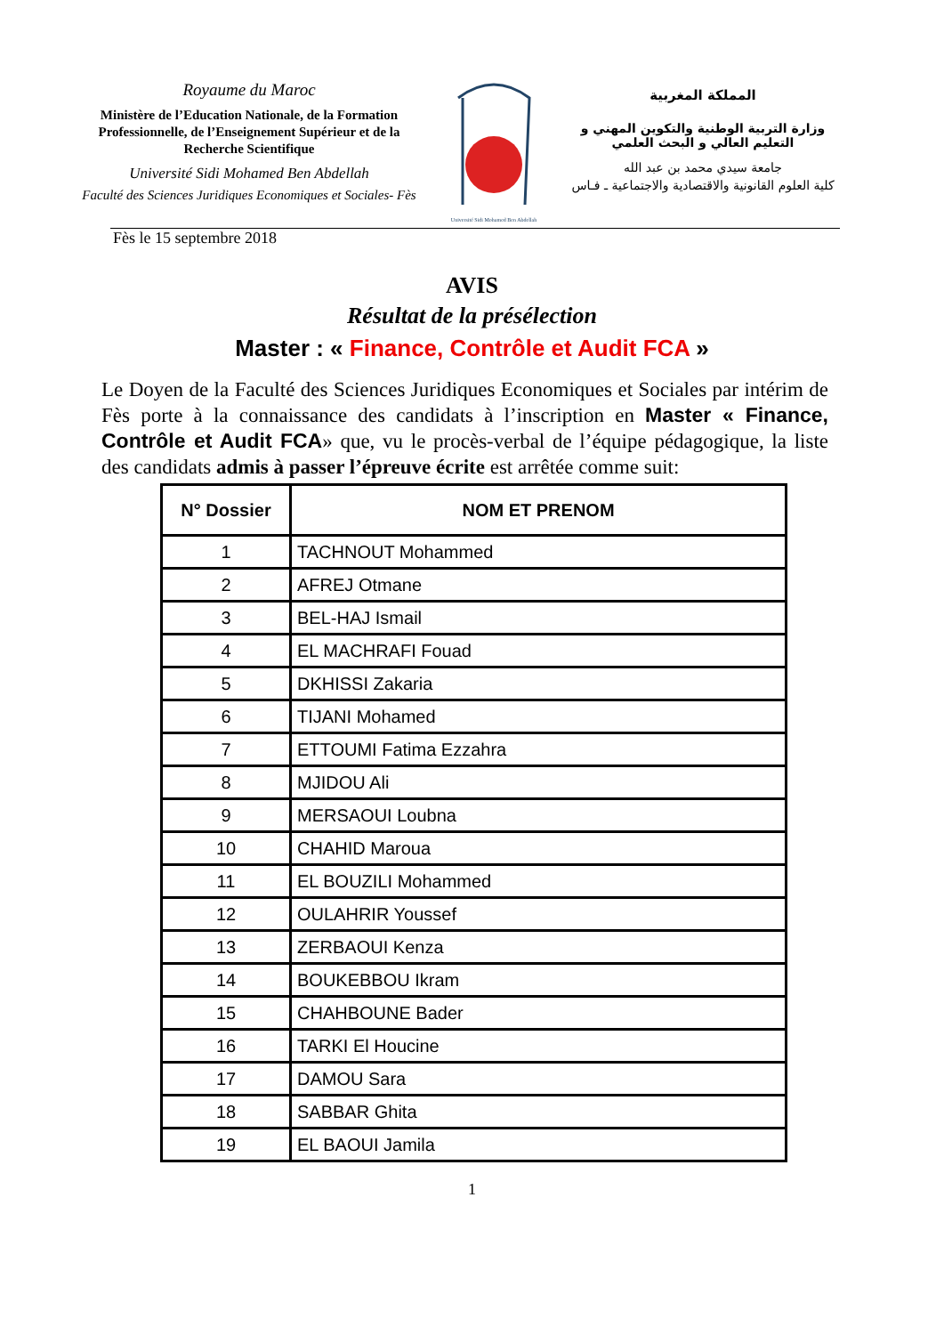Royaume du Maroc
Ministère de l’Education Nationale, de la Formation Professionnelle, de l’Enseignement Supérieur et de la Recherche Scientifique
Université Sidi Mohamed Ben Abdellah
Faculté des Sciences Juridiques Economiques et Sociales- Fès
Université Sidi Mohamed Ben Abdellah
المملكة المغربية
وزارة التربية الوطنية والتكوين المهني و التعليم العالي و البحث العلمي
جامعة سيدي محمد بن عبد الله
كلية العلوم القانونية والاقتصادية والاجتماعية ـ فـاس
Fès le 15 septembre 2018
AVIS
Résultat de la présélection
Master : « Finance, Contrôle et Audit FCA »
Le Doyen de la Faculté des Sciences Juridiques Economiques et Sociales par intérim de Fès porte à la connaissance des candidats à l’inscription en Master « Finance, Contrôle et Audit FCA» que, vu le procès-verbal de l’équipe pédagogique, la liste des candidats admis à passer l’épreuve écrite est arrêtée comme suit:
| N° Dossier | NOM ET PRENOM |
| --- | --- |
| 1 | TACHNOUT Mohammed |
| 2 | AFREJ Otmane |
| 3 | BEL-HAJ Ismail |
| 4 | EL MACHRAFI Fouad |
| 5 | DKHISSI Zakaria |
| 6 | TIJANI Mohamed |
| 7 | ETTOUMI Fatima Ezzahra |
| 8 | MJIDOU Ali |
| 9 | MERSAOUI Loubna |
| 10 | CHAHID Maroua |
| 11 | EL BOUZILI Mohammed |
| 12 | OULAHRIR Youssef |
| 13 | ZERBAOUI Kenza |
| 14 | BOUKEBBOU Ikram |
| 15 | CHAHBOUNE Bader |
| 16 | TARKI El Houcine |
| 17 | DAMOU Sara |
| 18 | SABBAR Ghita |
| 19 | EL BAOUI Jamila |
1